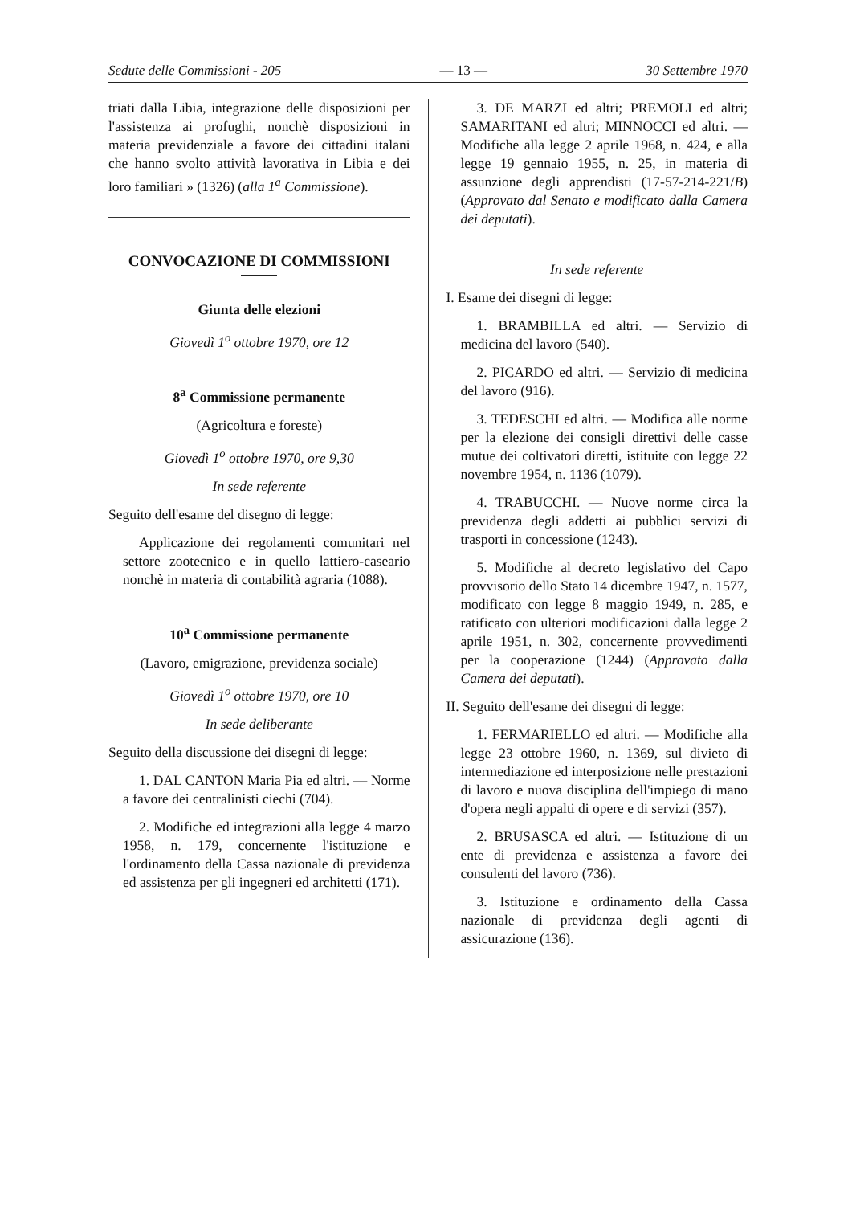Sedute delle Commissioni - 205 — 13 — 30 Settembre 1970
triati dalla Libia, integrazione delle disposizioni per l'assistenza ai profughi, nonchè disposizioni in materia previdenziale a favore dei cittadini italani che hanno svolto attività lavorativa in Libia e dei loro familiari » (1326) (alla 1<sup>a</sup> Commissione).
CONVOCAZIONE DI COMMISSIONI
Giunta delle elezioni
Giovedì 1<sup>o</sup> ottobre 1970, ore 12
8<sup>a</sup> Commissione permanente
(Agricoltura e foreste)
Giovedì 1<sup>o</sup> ottobre 1970, ore 9,30
In sede referente
Seguito dell'esame del disegno di legge:
Applicazione dei regolamenti comunitari nel settore zootecnico e in quello lattiero-caseario nonchè in materia di contabilità agraria (1088).
10<sup>a</sup> Commissione permanente
(Lavoro, emigrazione, previdenza sociale)
Giovedì 1<sup>o</sup> ottobre 1970, ore 10
In sede deliberante
Seguito della discussione dei disegni di legge:
1. DAL CANTON Maria Pia ed altri. — Norme a favore dei centralinisti ciechi (704).
2. Modifiche ed integrazioni alla legge 4 marzo 1958, n. 179, concernente l'istituzione e l'ordinamento della Cassa nazionale di previdenza ed assistenza per gli ingegneri ed architetti (171).
3. DE MARZI ed altri; PREMOLI ed altri; SAMARITANI ed altri; MINNOCCI ed altri. — Modifiche alla legge 2 aprile 1968, n. 424, e alla legge 19 gennaio 1955, n. 25, in materia di assunzione degli apprendisti (17-57-214-221/B) (Approvato dal Senato e modificato dalla Camera dei deputati).
In sede referente
I. Esame dei disegni di legge:
1. BRAMBILLA ed altri. — Servizio di medicina del lavoro (540).
2. PICARDO ed altri. — Servizio di medicina del lavoro (916).
3. TEDESCHI ed altri. — Modifica alle norme per la elezione dei consigli direttivi delle casse mutue dei coltivatori diretti, istituite con legge 22 novembre 1954, n. 1136 (1079).
4. TRABUCCHI. — Nuove norme circa la previdenza degli addetti ai pubblici servizi di trasporti in concessione (1243).
5. Modifiche al decreto legislativo del Capo provvisorio dello Stato 14 dicembre 1947, n. 1577, modificato con legge 8 maggio 1949, n. 285, e ratificato con ulteriori modificazioni dalla legge 2 aprile 1951, n. 302, concernente provvedimenti per la cooperazione (1244) (Approvato dalla Camera dei deputati).
II. Seguito dell'esame dei disegni di legge:
1. FERMARIELLO ed altri. — Modifiche alla legge 23 ottobre 1960, n. 1369, sul divieto di intermediazione ed interposizione nelle prestazioni di lavoro e nuova disciplina dell'impiego di mano d'opera negli appalti di opere e di servizi (357).
2. BRUSASCA ed altri. — Istituzione di un ente di previdenza e assistenza a favore dei consulenti del lavoro (736).
3. Istituzione e ordinamento della Cassa nazionale di previdenza degli agenti di assicurazione (136).